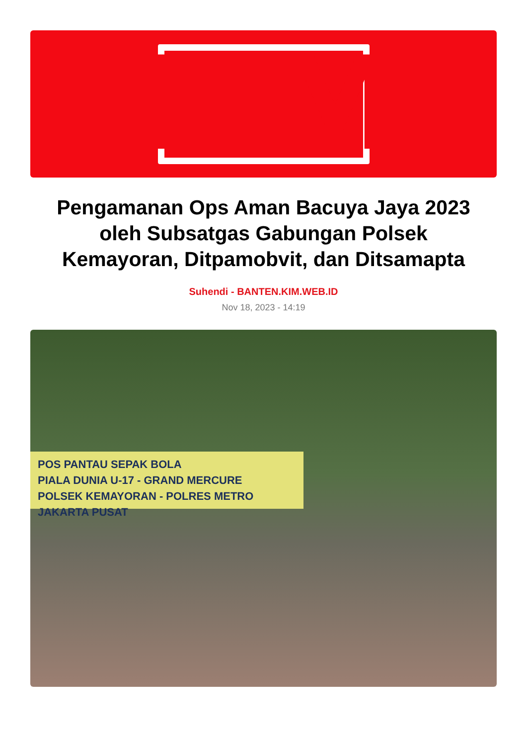KIM
Pengamanan Ops Aman Bacuya Jaya 2023 oleh Subsatgas Gabungan Polsek Kemayoran, Ditpamobvit, dan Ditsamapta
Suhendi - BANTEN.KIM.WEB.ID
Nov 18, 2023 - 14:19
POS PANTAU SEPAK BOLA
PIALA DUNIA U-17 - GRAND MERCURE
POLSEK KEMAYORAN - POLRES METRO JAKARTA PUSAT